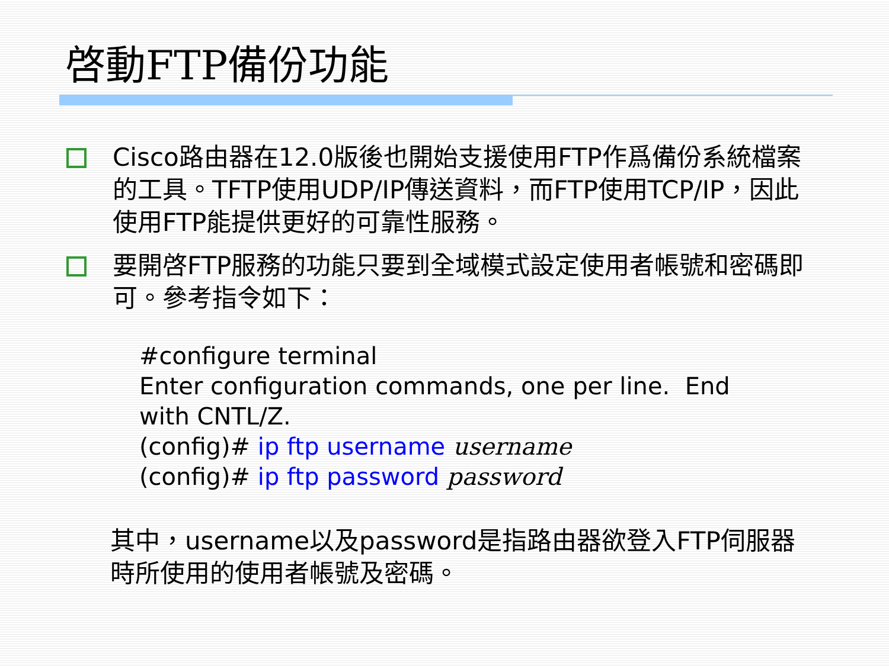啓動FTP備份功能
Cisco路由器在12.0版後也開始支援使用FTP作爲備份系統檔案的工具。TFTP使用UDP/IP傳送資料，而FTP使用TCP/IP，因此使用FTP能提供更好的可靠性服務。
要開啓FTP服務的功能只要到全域模式設定使用者帳號和密碼即可。參考指令如下：
#configure terminal
Enter configuration commands, one per line. End
with CNTL/Z.
(config)# ip ftp username username
(config)# ip ftp password password
其中，username以及password是指路由器欲登入FTP伺服器時所使用的使用者帳號及密碼。